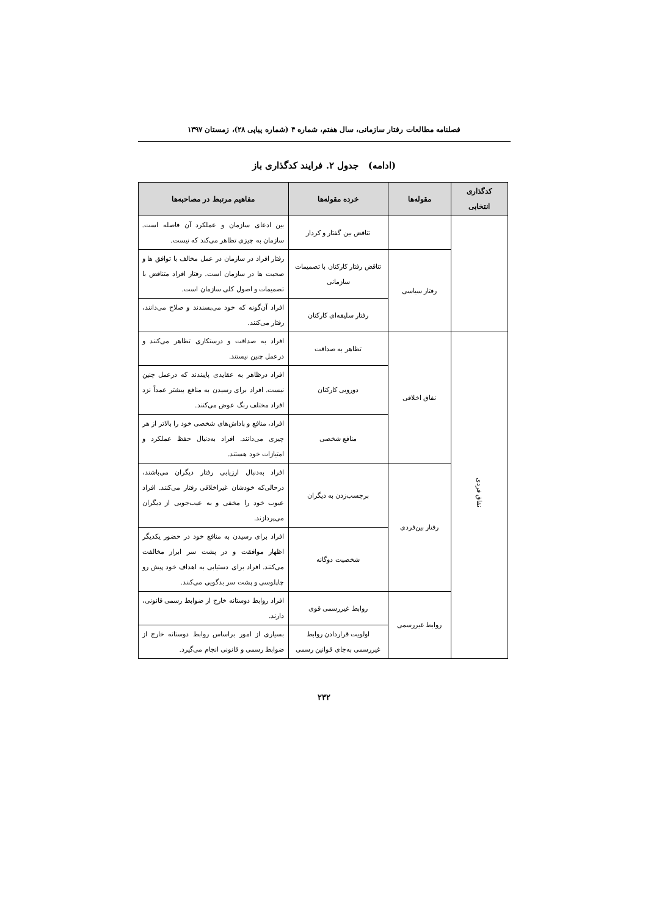فصلنامه مطالعات رفتار سازمانی، سال هفتم، شماره ۴ (شماره پیاپی ۲۸)، زمستان ۱۳۹۷
(ادامه) جدول ۲. فرایند کدگذاری باز
| کدگذاری انتخابی | مقوله‌ها | خرده مقوله‌ها | مفاهیم مرتبط در مصاحبه‌ها |
| --- | --- | --- | --- |
| | | تناقض بین گفتار و کردار | بین ادعای سازمان و عملکرد آن فاصله است. سازمان به چیزی تظاهر می‌کند که نیست. |
| | رفتار سیاسی | تناقض رفتار کارکنان با تصمیمات سازمانی | رفتار افراد در سازمان در عمل مخالف با توافق ها و صحبت ها در سازمان است. رفتار افراد متناقض با تصمیمات و اصول کلی سازمان است. |
| | | رفتار سلیقه‌ای کارکنان | افراد آن‌گونه که خود می‌پسندند و صلاح می‌دانند، رفتار می‌کنند. |
| نفاق فردی | نفاق اخلاقی | تظاهر به صداقت | افراد به صداقت و درستکاری تظاهر می‌کنند و درعمل چنین نیستند. |
| | | دورویی کارکنان | افراد درظاهر به عقایدی پایبندند که درعمل چنین نیست. افراد برای رسیدن به منافع بیشتر عمداً نزد افراد مختلف رنگ عوض می‌کنند. |
| | | منافع شخصی | افراد، منافع و پاداش‌های شخصی خود را بالاتر از هر چیزی می‌دانند. افراد به‌دنبال حفظ عملکرد و امتیازات خود هستند. |
| | رفتار بین‌فردی | برچسب‌زدن به دیگران | افراد به‌دنبال ارزیابی رفتار دیگران می‌باشند، درحالی‌که خودشان غیراخلاقی رفتار می‌کنند. افراد عیوب خود را مخفی و به عیب‌جویی از دیگران می‌پردازند. |
| | | شخصیت دوگانه | افراد برای رسیدن به منافع خود در حضور یکدیگر اظهار موافقت و در پشت سر ابراز مخالفت می‌کنند. افراد برای دستیابی به اهداف خود پیش رو چاپلوسی و پشت سر بدگویی می‌کنند. |
| | روابط غیررسمی | روابط غیررسمی قوی | افراد روابط دوستانه خارج از ضوابط رسمی قانونی، دارند. |
| | | اولویت قراردادن روابط غیررسمی به‌جای قوانین رسمی | بسیاری از امور براساس روابط دوستانه خارج از ضوابط رسمی و قانونی انجام می‌گیرد. |
۲۳۲